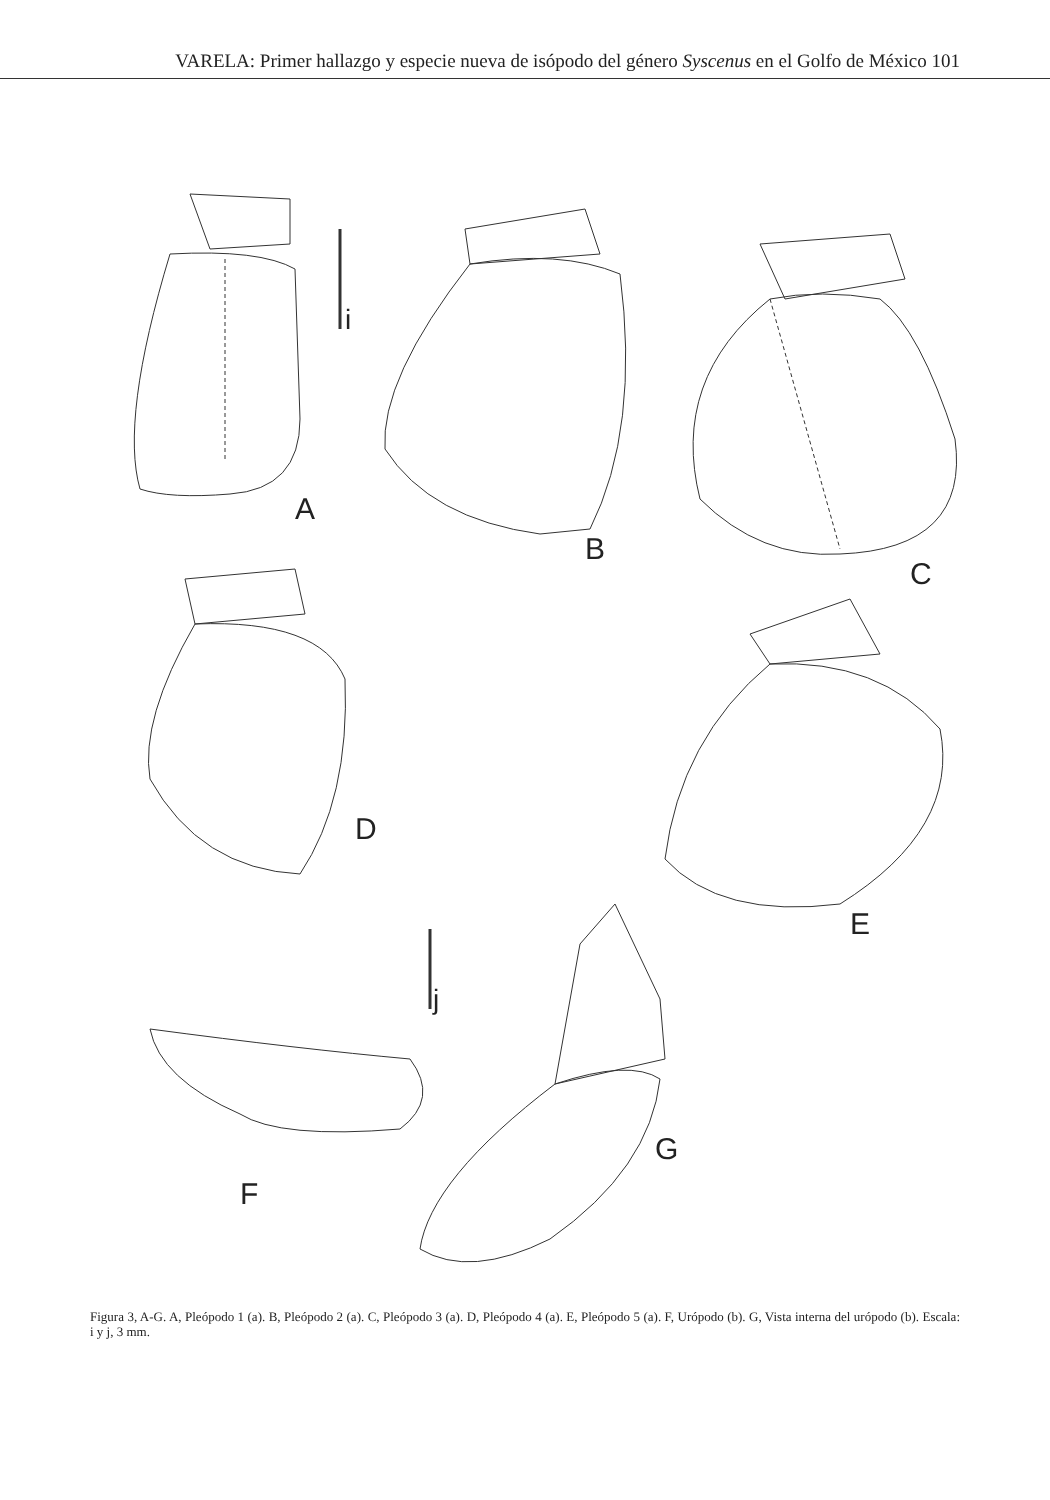VARELA: Primer hallazgo y especie nueva de isópodo del género Syscenus en el Golfo de México 101
i
A
B
C
D
E
j
F
G
Figura 3, A-G. A, Pleópodo 1 (a). B, Pleópodo 2 (a). C, Pleópodo 3 (a). D, Pleópodo 4 (a). E, Pleópodo 5 (a). F, Urópodo (b). G, Vista interna del urópodo (b). Escala: i y j, 3 mm.